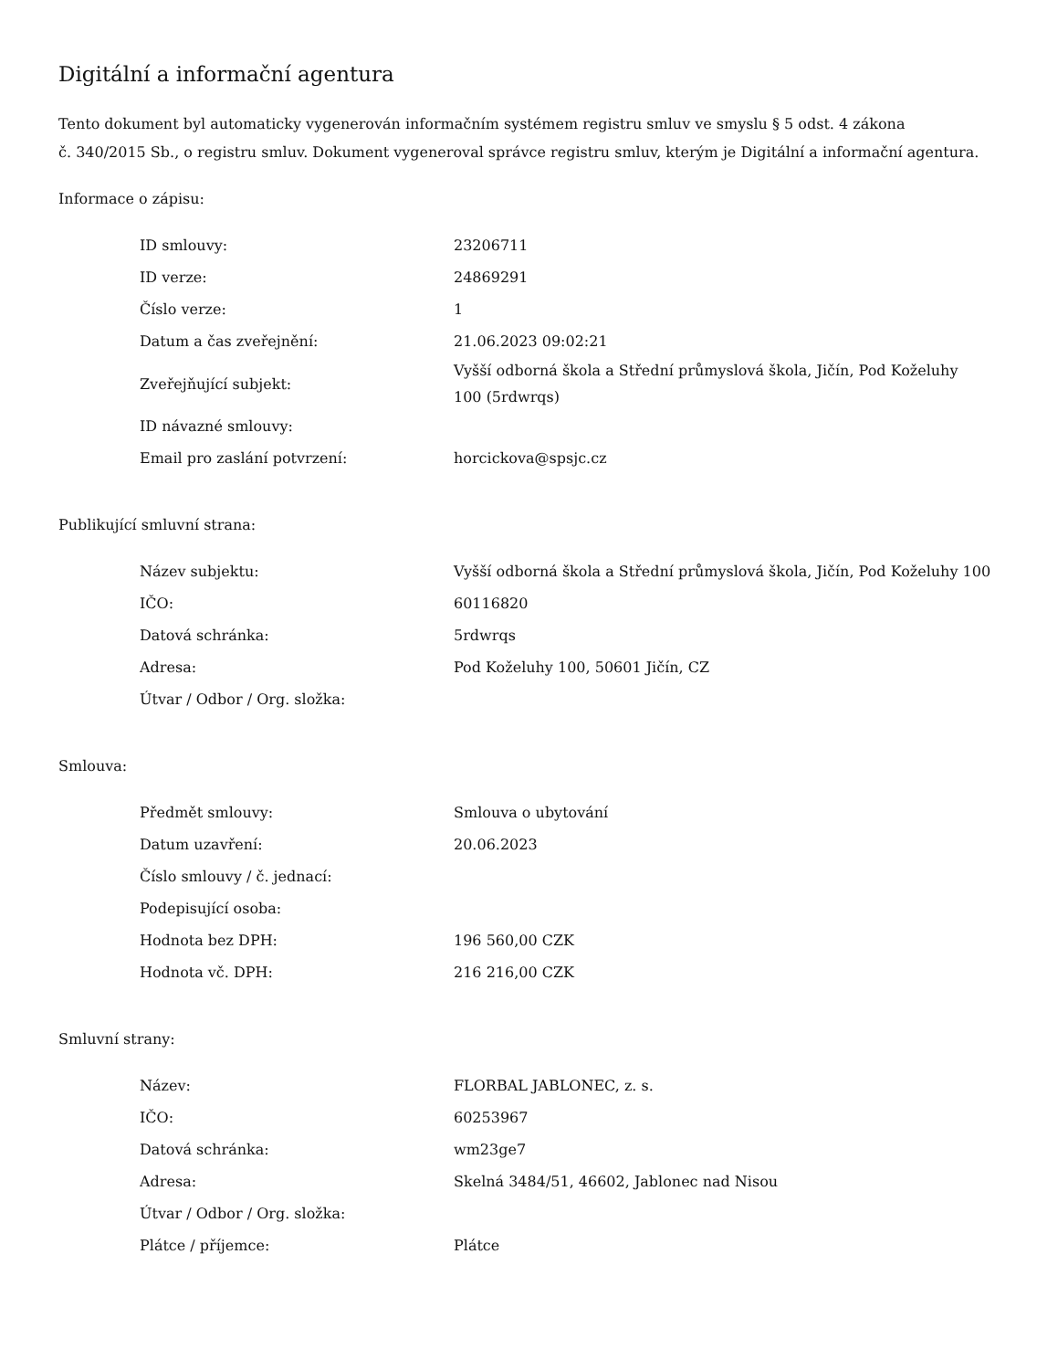Digitální a informační agentura
Tento dokument byl automaticky vygenerován informačním systémem registru smluv ve smyslu § 5 odst. 4 zákona
č. 340/2015 Sb., o registru smluv. Dokument vygeneroval správce registru smluv, kterým je Digitální a informační agentura.
Informace o zápisu:
| ID smlouvy: | 23206711 |
| ID verze: | 24869291 |
| Číslo verze: | 1 |
| Datum a čas zveřejnění: | 21.06.2023 09:02:21 |
| Zveřejňující subjekt: | Vyšší odborná škola a Střední průmyslová škola, Jičín, Pod Koželuhy 100 (5rdwrqs) |
| ID návazné smlouvy: | |
| Email pro zaslání potvrzení: | horcickova@spsjc.cz |
Publikující smluvní strana:
| Název subjektu: | Vyšší odborná škola a Střední průmyslová škola, Jičín, Pod Koželuhy 100 |
| IČO: | 60116820 |
| Datová schránka: | 5rdwrqs |
| Adresa: | Pod Koželuhy 100, 50601 Jičín, CZ |
| Útvar / Odbor / Org. složka: | |
Smlouva:
| Předmět smlouvy: | Smlouva o ubytování |
| Datum uzavření: | 20.06.2023 |
| Číslo smlouvy / č. jednací: | |
| Podepisující osoba: | |
| Hodnota bez DPH: | 196 560,00 CZK |
| Hodnota vč. DPH: | 216 216,00 CZK |
Smluvní strany:
| Název: | FLORBAL JABLONEC, z. s. |
| IČO: | 60253967 |
| Datová schránka: | wm23ge7 |
| Adresa: | Skelná 3484/51, 46602, Jablonec nad Nisou |
| Útvar / Odbor / Org. složka: | |
| Plátce / příjemce: | Plátce |